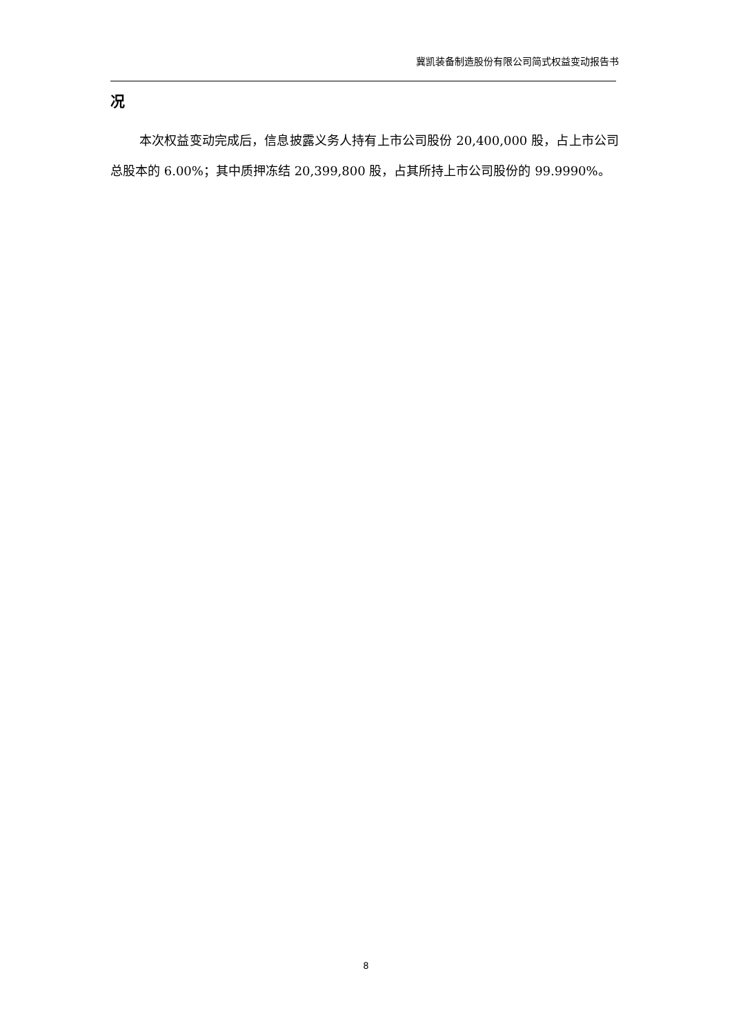冀凯装备制造股份有限公司简式权益变动报告书
况
本次权益变动完成后，信息披露义务人持有上市公司股份 20,400,000 股，占上市公司总股本的 6.00%；其中质押冻结 20,399,800 股，占其所持上市公司股份的 99.9990%。
8